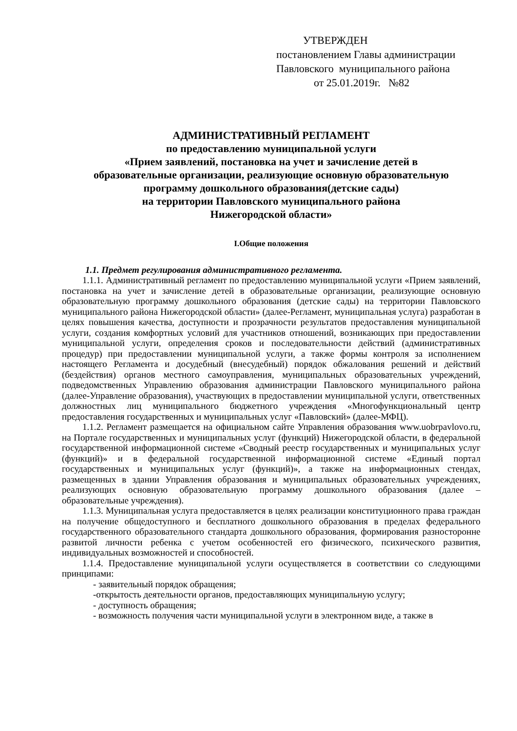УТВЕРЖДЕН
постановлением Главы администрации
Павловского муниципального района
от 25.01.2019г. №82
АДМИНИСТРАТИВНЫЙ РЕГЛАМЕНТ
по предоставлению муниципальной услуги
«Прием заявлений, постановка на учет и зачисление детей в
образовательные организации, реализующие основную образовательную
программу дошкольного образования(детские сады)
на территории Павловского муниципального района
Нижегородской области»
I.Общие положения
1.1. Предмет регулирования административного регламента.
1.1.1. Административный регламент по предоставлению муниципальной услуги «Прием заявлений, постановка на учет и зачисление детей в образовательные организации, реализующие основную образовательную программу дошкольного образования (детские сады) на территории Павловского муниципального района Нижегородской области» (далее-Регламент, муниципальная услуга) разработан в целях повышения качества, доступности и прозрачности результатов предоставления муниципальной услуги, создания комфортных условий для участников отношений, возникающих при предоставлении муниципальной услуги, определения сроков и последовательности действий (административных процедур) при предоставлении муниципальной услуги, а также формы контроля за исполнением настоящего Регламента и досудебный (внесудебный) порядок обжалования решений и действий (бездействия) органов местного самоуправления, муниципальных образовательных учреждений, подведомственных Управлению образования администрации Павловского муниципального района (далее-Управление образования), участвующих в предоставлении муниципальной услуги, ответственных должностных лиц муниципального бюджетного учреждения «Многофункциональный центр предоставления государственных и муниципальных услуг «Павловский» (далее-МФЦ).
1.1.2. Регламент размещается на официальном сайте Управления образования www.uobrpavlovo.ru, на Портале государственных и муниципальных услуг (функций) Нижегородской области, в федеральной государственной информационной системе «Сводный реестр государственных и муниципальных услуг (функций)» и в федеральной государственной информационной системе «Единый портал государственных и муниципальных услуг (функций)», а также на информационных стендах, размещенных в здании Управления образования и муниципальных образовательных учреждениях, реализующих основную образовательную программу дошкольного образования (далее – образовательные учреждения).
1.1.3. Муниципальная услуга предоставляется в целях реализации конституционного права граждан на получение общедоступного и бесплатного дошкольного образования в пределах федерального государственного образовательного стандарта дошкольного образования, формирования разносторонне развитой личности ребенка с учетом особенностей его физического, психического развития, индивидуальных возможностей и способностей.
1.1.4. Предоставление муниципальной услуги осуществляется в соответствии со следующими принципами:
- заявительный порядок обращения;
-открытость деятельности органов, предоставляющих муниципальную услугу;
- доступность обращения;
- возможность получения части муниципальной услуги в электронном виде, а также в